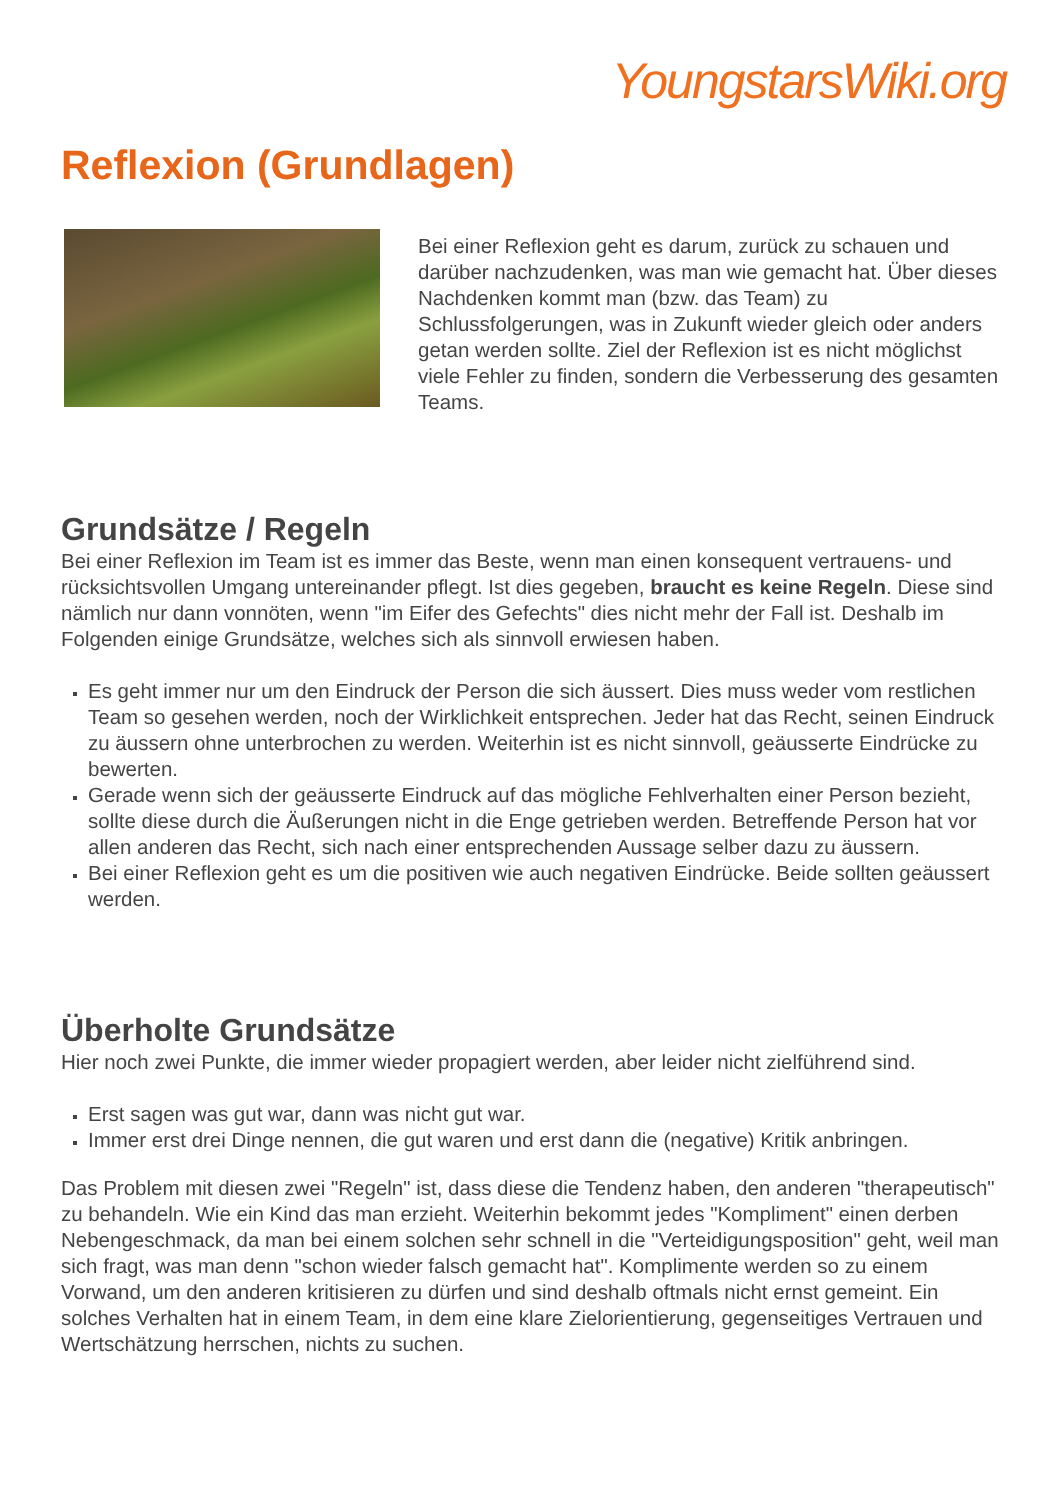YoungstarsWiki.org
Reflexion (Grundlagen)
Bei einer Reflexion geht es darum, zurück zu schauen und darüber nachzudenken, was man wie gemacht hat. Über dieses Nachdenken kommt man (bzw. das Team) zu Schlussfolgerungen, was in Zukunft wieder gleich oder anders getan werden sollte. Ziel der Reflexion ist es nicht möglichst viele Fehler zu finden, sondern die Verbesserung des gesamten Teams.
Grundsätze / Regeln
Bei einer Reflexion im Team ist es immer das Beste, wenn man einen konsequent vertrauens- und rücksichtsvollen Umgang untereinander pflegt. Ist dies gegeben, braucht es keine Regeln. Diese sind nämlich nur dann vonnöten, wenn "im Eifer des Gefechts" dies nicht mehr der Fall ist. Deshalb im Folgenden einige Grundsätze, welches sich als sinnvoll erwiesen haben.
Es geht immer nur um den Eindruck der Person die sich äussert. Dies muss weder vom restlichen Team so gesehen werden, noch der Wirklichkeit entsprechen. Jeder hat das Recht, seinen Eindruck zu äussern ohne unterbrochen zu werden. Weiterhin ist es nicht sinnvoll, geäusserte Eindrücke zu bewerten.
Gerade wenn sich der geäusserte Eindruck auf das mögliche Fehlverhalten einer Person bezieht, sollte diese durch die Äußerungen nicht in die Enge getrieben werden. Betreffende Person hat vor allen anderen das Recht, sich nach einer entsprechenden Aussage selber dazu zu äussern.
Bei einer Reflexion geht es um die positiven wie auch negativen Eindrücke. Beide sollten geäussert werden.
Überholte Grundsätze
Hier noch zwei Punkte, die immer wieder propagiert werden, aber leider nicht zielführend sind.
Erst sagen was gut war, dann was nicht gut war.
Immer erst drei Dinge nennen, die gut waren und erst dann die (negative) Kritik anbringen.
Das Problem mit diesen zwei "Regeln" ist, dass diese die Tendenz haben, den anderen "therapeutisch" zu behandeln. Wie ein Kind das man erzieht. Weiterhin bekommt jedes "Kompliment" einen derben Nebengeschmack, da man bei einem solchen sehr schnell in die "Verteidigungsposition" geht, weil man sich fragt, was man denn "schon wieder falsch gemacht hat". Komplimente werden so zu einem Vorwand, um den anderen kritisieren zu dürfen und sind deshalb oftmals nicht ernst gemeint. Ein solches Verhalten hat in einem Team, in dem eine klare Zielorientierung, gegenseitiges Vertrauen und Wertschätzung herrschen, nichts zu suchen.